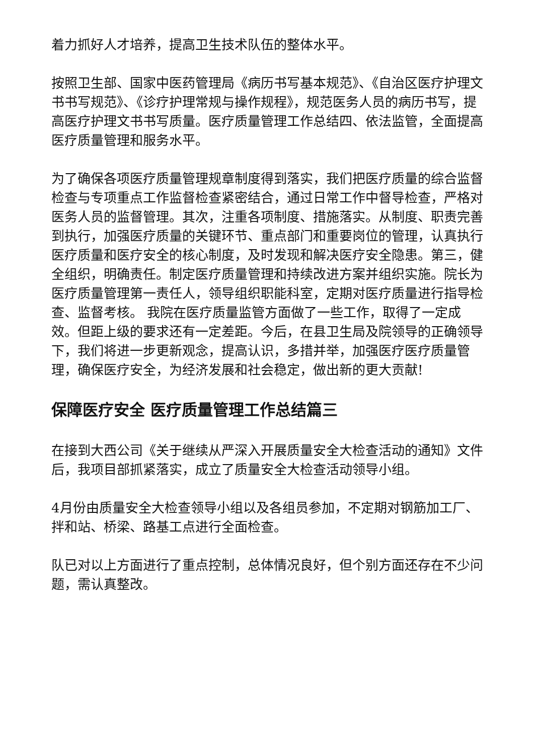着力抓好人才培养，提高卫生技术队伍的整体水平。
按照卫生部、国家中医药管理局《病历书写基本规范》、《自治区医疗护理文书书写规范》、《诊疗护理常规与操作规程》，规范医务人员的病历书写，提高医疗护理文书书写质量。医疗质量管理工作总结四、依法监管，全面提高医疗质量管理和服务水平。
为了确保各项医疗质量管理规章制度得到落实，我们把医疗质量的综合监督检查与专项重点工作监督检查紧密结合，通过日常工作中督导检查，严格对医务人员的监督管理。其次，注重各项制度、措施落实。从制度、职责完善到执行，加强医疗质量的关键环节、重点部门和重要岗位的管理，认真执行医疗质量和医疗安全的核心制度，及时发现和解决医疗安全隐患。第三，健全组织，明确责任。制定医疗质量管理和持续改进方案并组织实施。院长为医疗质量管理第一责任人，领导组织职能科室，定期对医疗质量进行指导检查、监督考核。 我院在医疗质量监管方面做了一些工作，取得了一定成效。但距上级的要求还有一定差距。今后，在县卫生局及院领导的正确领导下，我们将进一步更新观念，提高认识，多措并举，加强医疗医疗质量管理，确保医疗安全，为经济发展和社会稳定，做出新的更大贡献!
保障医疗安全 医疗质量管理工作总结篇三
在接到大西公司《关于继续从严深入开展质量安全大检查活动的通知》文件后，我项目部抓紧落实，成立了质量安全大检查活动领导小组。
4月份由质量安全大检查领导小组以及各组员参加，不定期对钢筋加工厂、拌和站、桥梁、路基工点进行全面检查。
队已对以上方面进行了重点控制，总体情况良好，但个别方面还存在不少问题，需认真整改。